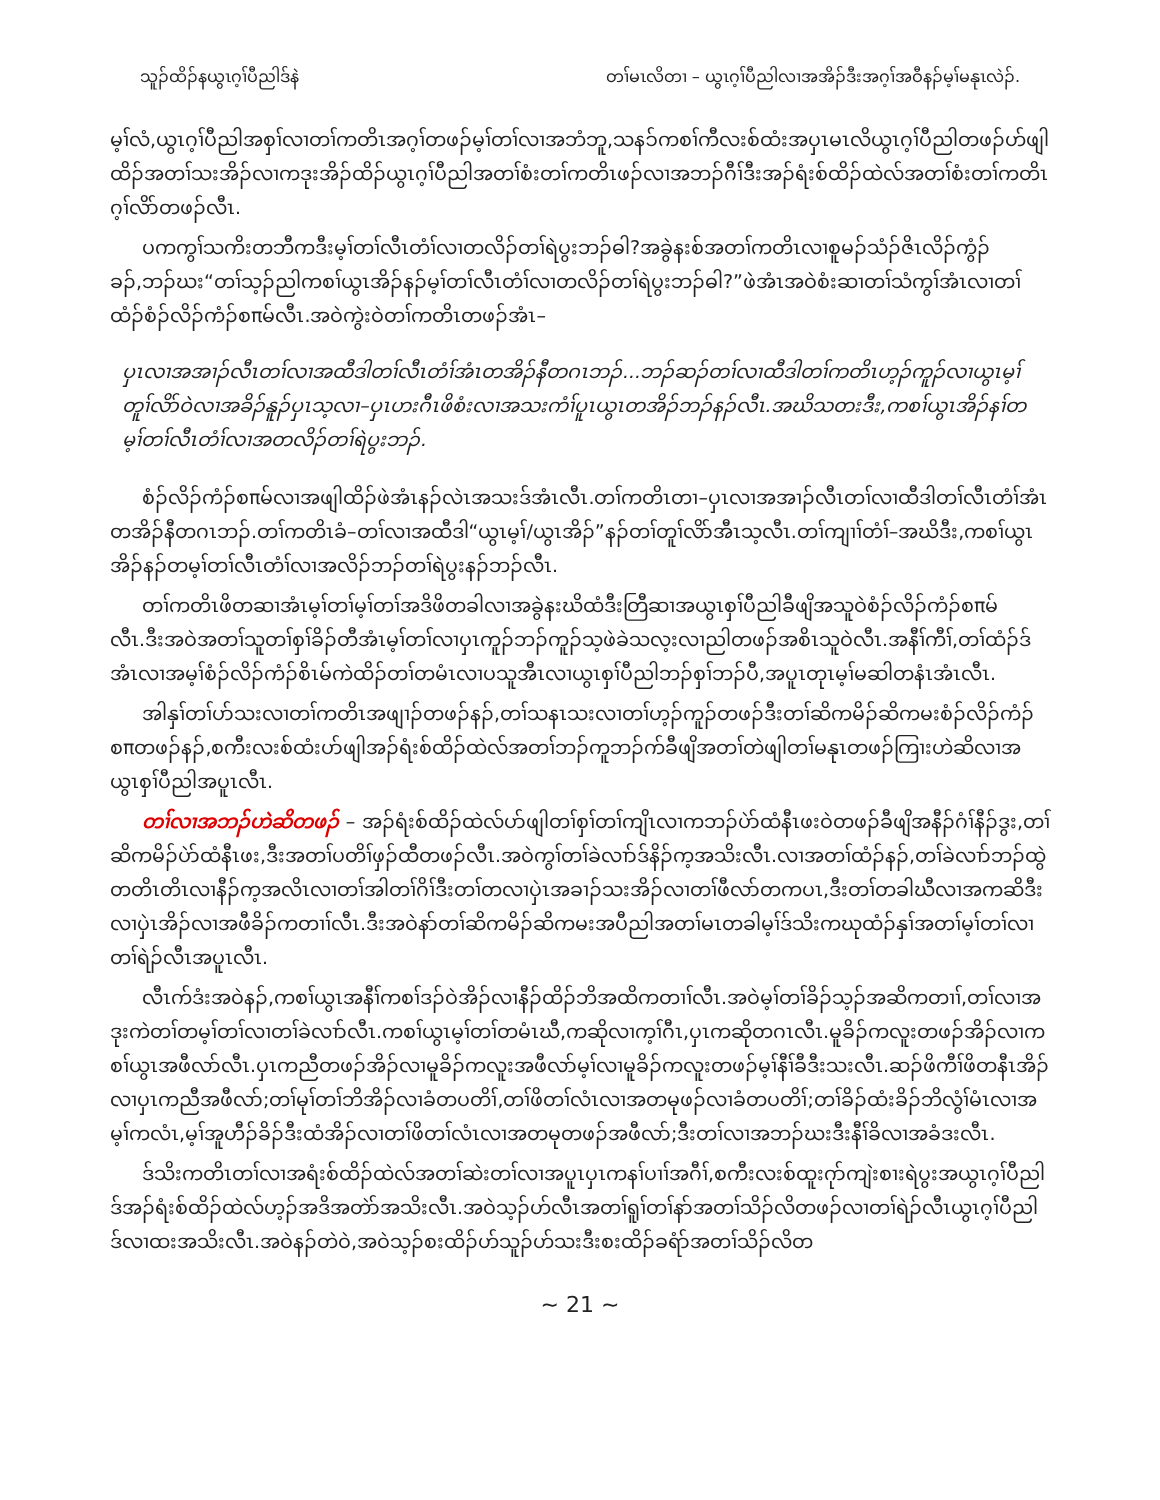သူၣ်ထိၣ်နယွၤဂ့ၢ်ပီညါဒ်နဲ တၢ်မၤလိတၢ – ယွၤဂ့ၢ်ပီညါလၢအအိၣ်ဒီးအဂ့ၢ်အဝီနၣ်မ့ၢ်မနုၤလဲၣ်.
မ့ၢ်လံ,ယွၤဂ့ၢ်ပီညါအစှၢ်လၢတၢ်ကတိၤအဂ့ၢ်တဖၣ်မ့ၢ်တၢ်လၢအဘံဘူ,သနၥ်ကစၢ်ကီလးစ်ထံးအပှၤမၤလိယွၤဂ့ၢ်ပီညါတဖၣ်ဟ်ဖျါထိၣ်အတၢ်သးအိၣ်လၢကဒုးအိၣ်ထိၣ်ယွၤဂ့ၢ်ပီညါအတၢ်စံးတၢ်ကတိၤဖၣ်လၢအဘၣ်ဂီၢ်ဒီးအၣ်ရံးစ်ထိၣ်ထဲလ်အတၢ်စံးတၢ်ကတိၤဂ့ၢ်လိာ်တဖၣ်လီၤ.
ပကကွၢ်သကိးတဘီကဒီးမ့ၢ်တၢ်လီၤတံၢ်လၢတလိၣ်တၢ်ရဲပွးဘၣ်ဓါ?အခွဲနးစ်အတၢ်ကတိၤလၢစူမၣ်သံၣ်ဇိၤလိၣ်ကွံၣ်ခၣ်,ဘၣ်ဃး“တၢ်သ့ၣ်ညါကစၢ်ယွၤအိၣ်နၣ်မ့ၢ်တၢ်လီၤတံၢ်လၢတလိၣ်တၢ်ရဲပွးဘၣ်ဓါ?”ဖဲအံၤအဝဲစံးဆၢတၢ်သံကွၢ်အံၤလၢတၢ်ထံၣ်စံၣ်လိၣ်ကံၣ်စπမ်လီၤ.အဝဲကွဲးဝဲတၢ်ကတိၤတဖၣ်အံၤ–
ပှၤလၢအအၢၣ်လီၤတၢ်လၢအထီဒါတၢ်လီၤတံၢ်အံၤတအိၣ်နီတဂၤဘၣ်...ဘၣ်ဆၣ်တၢ်လၢထီဒါတၢ်ကတိၤဟ့ၣ်ကူၣ်လၢယွၤမ့ၢ်တူၢ်လိာ်ဝဲလၢအခိၣ်နူၣ်ပှၤသ့လၢ–ပှၤဟးဂီၤဖိစံးလၢအသးကံၢ်ပူၤယွၤတအိၣ်ဘၣ်နၣ်လီၤ.အဃိသတးဒီး,ကစၢ်ယွၤအိၣ်နၢ်တမ့ၢ်တၢ်လီၤတံၢ်လၢအတလိၣ်တၢ်ရဲပွးဘၣ်.
စံၣ်လိၣ်ကံၣ်စπမ်လၢအဖျါထိၣ်ဖဲအံၤနၣ်လဲၤအသးဒ်အံၤလီၤ.တၢ်ကတိၤတၢ–ပှၤလၢအအၢၣ်လီၤတၢ်လၢထီဒါတၢ်လီၤတံၢ်အံၤတအိၣ်နီတဂၤဘၣ်.တၢ်ကတိၤခံ–တၢ်လၢအထီဒါ“ယွၤမ့ၢ်/ယွၤအိၣ်”နၣ်တၢ်တူၢ်လိာ်အီၤသ့လီၤ.တၢ်ကျၢၢ်တံၢ်–အဃိဒီး,ကစၢ်ယွၤအိၣ်နၣ်တမ့ၢ်တၢ်လီၤတံၢ်လၢအလိၣ်ဘၣ်တၢ်ရဲပွးနၣ်ဘၣ်လီၤ.
တၢ်ကတိၤဖိတဆၢအံၤမ့ၢ်တၢ်မ့ၢ်တၢ်အဒိဖိတခါလၢအခွဲနးဃိထံဒီးတြီဆၢအယွၤစှၢ်ပီညါခီဖျိအသူဝဲစံၣ်လိၣ်ကံၣ်စπမ်လီၤ.ဒီးအဝဲအတၢ်သူတၢ်စှၢ်ခိၣ်တီအံၤမ့ၢ်တၢ်လၢပှၤကူၣ်ဘၣ်ကူၣ်သ့ဖဲခဲသလ့းလၢညါတဖၣ်အစိၤသူဝဲလီၤ.အနီၢ်ကီၢ်,တၢ်ထံၣ်ဒ်အံၤလၢအမ့ၢ်စံၣ်လိၣ်ကံၣ်စိၤမ်ကဲထိၣ်တၢ်တမံၤလၢပသူအီၤလၢယွၤစှၢ်ပီညါဘၣ်စှၢ်ဘၣ်ပီ,အပူၤတုၤမ့ၢ်မဆါတနံၤအံၤလီၤ.
အါနှၢ်တၢ်ပာ်သးလၢတၢ်ကတိၤအဖျၢၣ်တဖၣ်နၣ်,တၢ်သနၤသးလၢတၢ်ဟ့ၣ်ကူၣ်တဖၣ်ဒီးတၢ်ဆိကမိၣ်ဆိကမးစံၣ်လိၣ်ကံၣ်စπတဖၣ်နၣ်,စကီးလးစ်ထံးပာ်ဖျါအၣ်ရံးစ်ထိၣ်ထဲလ်အတၢ်ဘၣ်ကူဘၣ်က်ခီဖျိအတၢ်တဲဖျါတၢ်မနုၤတဖၣ်ကြၢးဟဲဆိလၢအယွၤစှၢ်ပီညါအပူၤလီၤ.
တၢ်လၢအဘၣ်ဟဲဆိတဖၣ် – အၣ်ရံးစ်ထိၣ်ထဲလ်ပာ်ဖျါတၢ်စှၢ်တၢ်ကျိၤလၢကဘၣ်ပဲာ်ထံနီၤဖးဝဲတဖၣ်ခီဖျိအနီၣ်ဂံၢ်နီၣ်ဒွး,တၢ်ဆိကမိၣ်ပဲာ်ထံနီၤဖး,ဒီးအတၢ်ပတိၢ်ဖှၣ်ထီတဖၣ်လီၤ.အဝဲကွၢ်တၢ်ခဲလၢာ်ဒ်နိၣ်က့အသိးလီၤ.လၢအတၢ်ထံၣ်နၣ်,တၢ်ခဲလၢာ်ဘၣ်ထွဲတတိၤတိၤလၢနီၣ်က့အလိၤလၢတၢ်အါတၢ်ဂိၢ်ဒီးတၢ်တလၢပှဲၤအခၢၣ်သးအိၣ်လၢတၢ်ဖီလာ်တကပၤ,ဒီးတၢ်တခါဃီလၢအကဆိဒီးလၢပှဲၤအိၣ်လၢအဖီခိၣ်ကတၢၢ်လီၤ.ဒီးအဝဲနာ်တၢ်ဆိကမိၣ်ဆိကမးအပီညါအတၢ်မၤတခါမ့ၢ်ဒ်သိးကဃုထံၣ်နှၢ်အတၢ်မ့ၢ်တၢ်လၢတၢ်ရဲၣ်လီၤအပူၤလီၤ.
လီၤက်ဒံးအဝဲနၣ်,ကစၢ်ယွၤအနီၢ်ကစၢ်ဒၣ်ဝဲအိၣ်လၢနီၣ်ထိၣ်ဘိအထိကတၢၢ်လီၤ.အဝဲမ့ၢ်တၢ်ခိၣ်သ့ၣ်အဆိကတၢၢ်,တၢ်လၢအဒုးကဲတၢ်တမ့ၢ်တၢ်လၢတၢ်ခဲလၢာ်လီၤ.ကစၢ်ယွၤမ့ၢ်တၢ်တမံၤဃီ,ကဆိုလၢက့ၢ်ဂီၤ,ပှၤကဆိုတဂၤလီၤ.မူခိၣ်ကလူးတဖၣ်အိၣ်လၢကစၢ်ယွၤအဖီလာ်လီၤ.ပှၤကညီတဖၣ်အိၣ်လၢမူခိၣ်ကလူးအဖီလာ်မ့ၢ်လၢမူခိၣ်ကလူးတဖၣ်မ့ၢ်နီၢ်ခီဒီးသးလီၤ.ဆၣ်ဖိကီၢ်ဖိတနီၤအိၣ်လၢပှၤကညီအဖီလာ်;တၢ်မုၢ်တၢ်ဘိအိၣ်လၢခံတပတိၢ်,တၢ်ဖိတၢ်လံၤလၢအတမုဖၣ်လၢခံတပတိၢ်;တၢ်ခိၣ်ထံးခိၣ်ဘိလွံၢ်မံၤလၢအမ့ၢ်ကလံၤ,မ့ၢ်အူဟီၣ်ခိၣ်ဒီးထံအိၣ်လၢတၢ်ဖိတၢ်လံၤလၢအတမုတဖၣ်အဖီလာ်;ဒီးတၢ်လၢအဘၣ်ဃးဒီးနီၢ်ခိလၢအခံဒးလီၤ.
ဒ်သိးကတိၤတၢ်လၢအရံးစ်ထိၣ်ထဲလ်အတၢ်ဆဲးတၢ်လၢအပူၤပှၤကနၢ်ပၢၢ်အဂီၢ်,စကီးလးစ်ထူးဂုာ်ကျဲးစၢးရဲပွးအယွၤဂ့ၢ်ပီညါဒ်အၣ်ရံးစ်ထိၣ်ထဲလ်ဟ့ၣ်အဒိအတဲာ်အသိးလီၤ.အဝဲသ့ၣ်ဟ်လီၤအတၢ်ရူၢ်တၢ်နာ်အတၢ်သိၣ်လိတဖၣ်လၢတၢ်ရဲၣ်လီၤယွၤဂ့ၢ်ပီညါဒ်လၢထးအသိးလီၤ.အဝဲနၣ်တဲဝဲ,အဝဲသ့ၣ်စးထိၣ်ဟ်သူၣ်ဟ်သးဒီးစးထိၣ်ခရံာ်အတၢ်သိၣ်လိတ
~ 21 ~